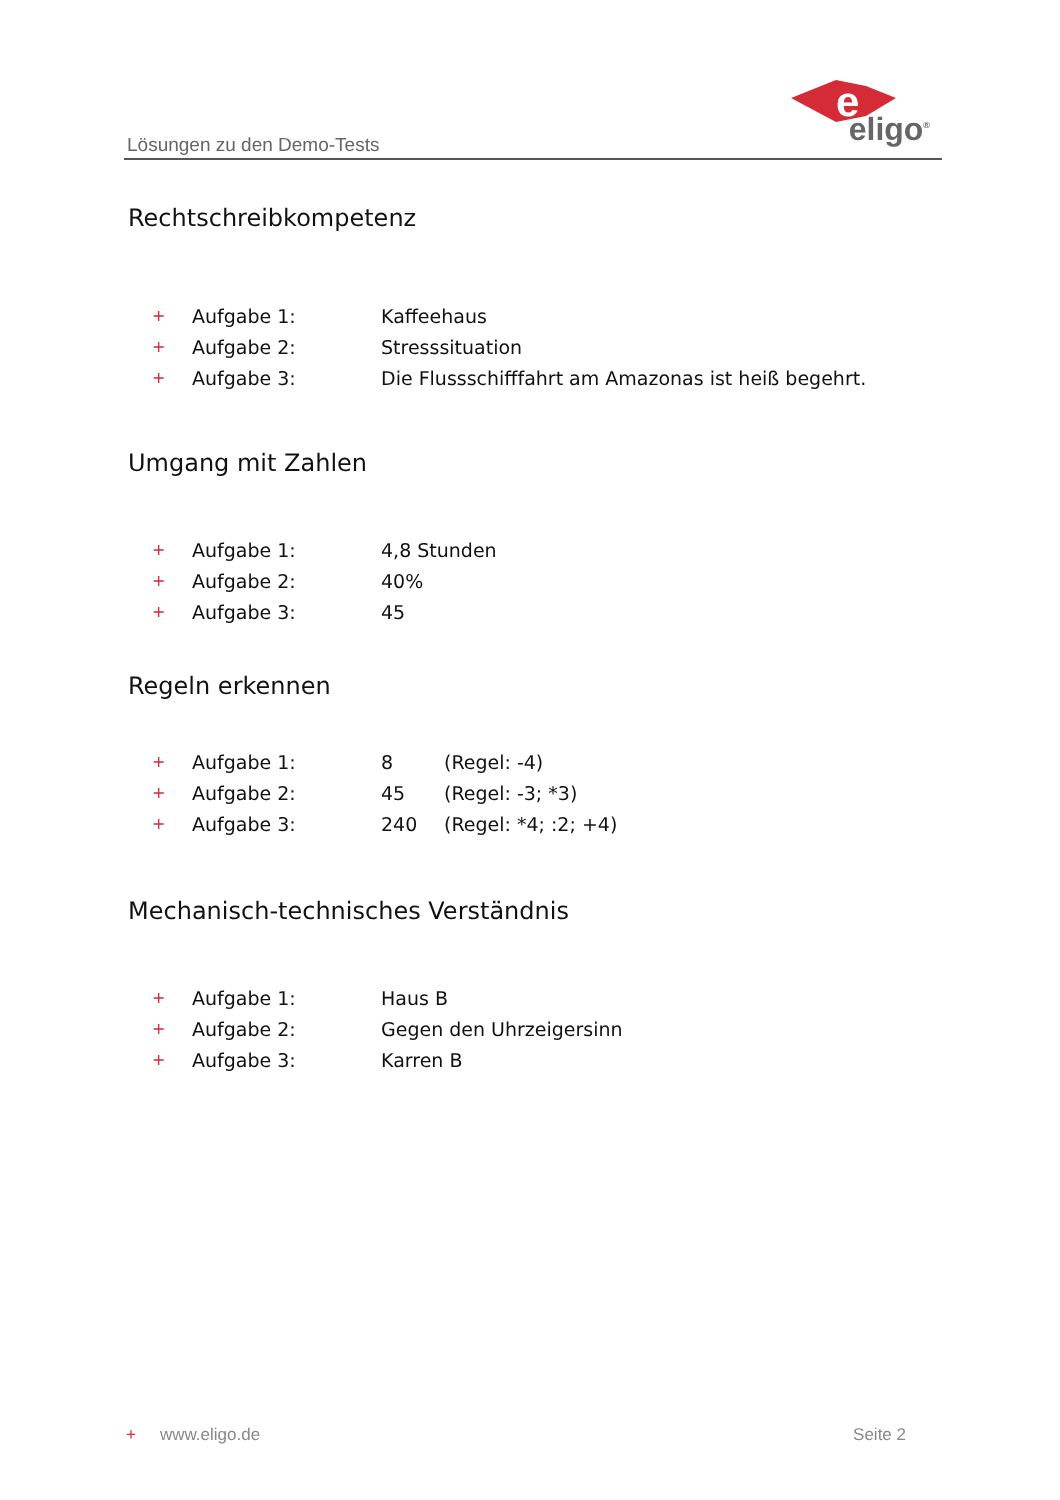Lösungen zu den Demo-Tests
e
eligo<sup>®</sup>
Rechtschreibkompetenz
| + | Aufgabe 1: | Kaffeehaus |
| + | Aufgabe 2: | Stresssituation |
| + | Aufgabe 3: | Die Flussschifffahrt am Amazonas ist heiß begehrt. |
Umgang mit Zahlen
| + | Aufgabe 1: | 4,8 Stunden |
| + | Aufgabe 2: | 40% |
| + | Aufgabe 3: | 45 |
Regeln erkennen
| + | Aufgabe 1: | 8 | (Regel: -4) |
| + | Aufgabe 2: | 45 | (Regel: -3; *3) |
| + | Aufgabe 3: | 240 | (Regel: *4; :2; +4) |
Mechanisch-technisches Verständnis
| + | Aufgabe 1: | Haus B |
| + | Aufgabe 2: | Gegen den Uhrzeigersinn |
| + | Aufgabe 3: | Karren B |
+ www.eligo.de Seite 2